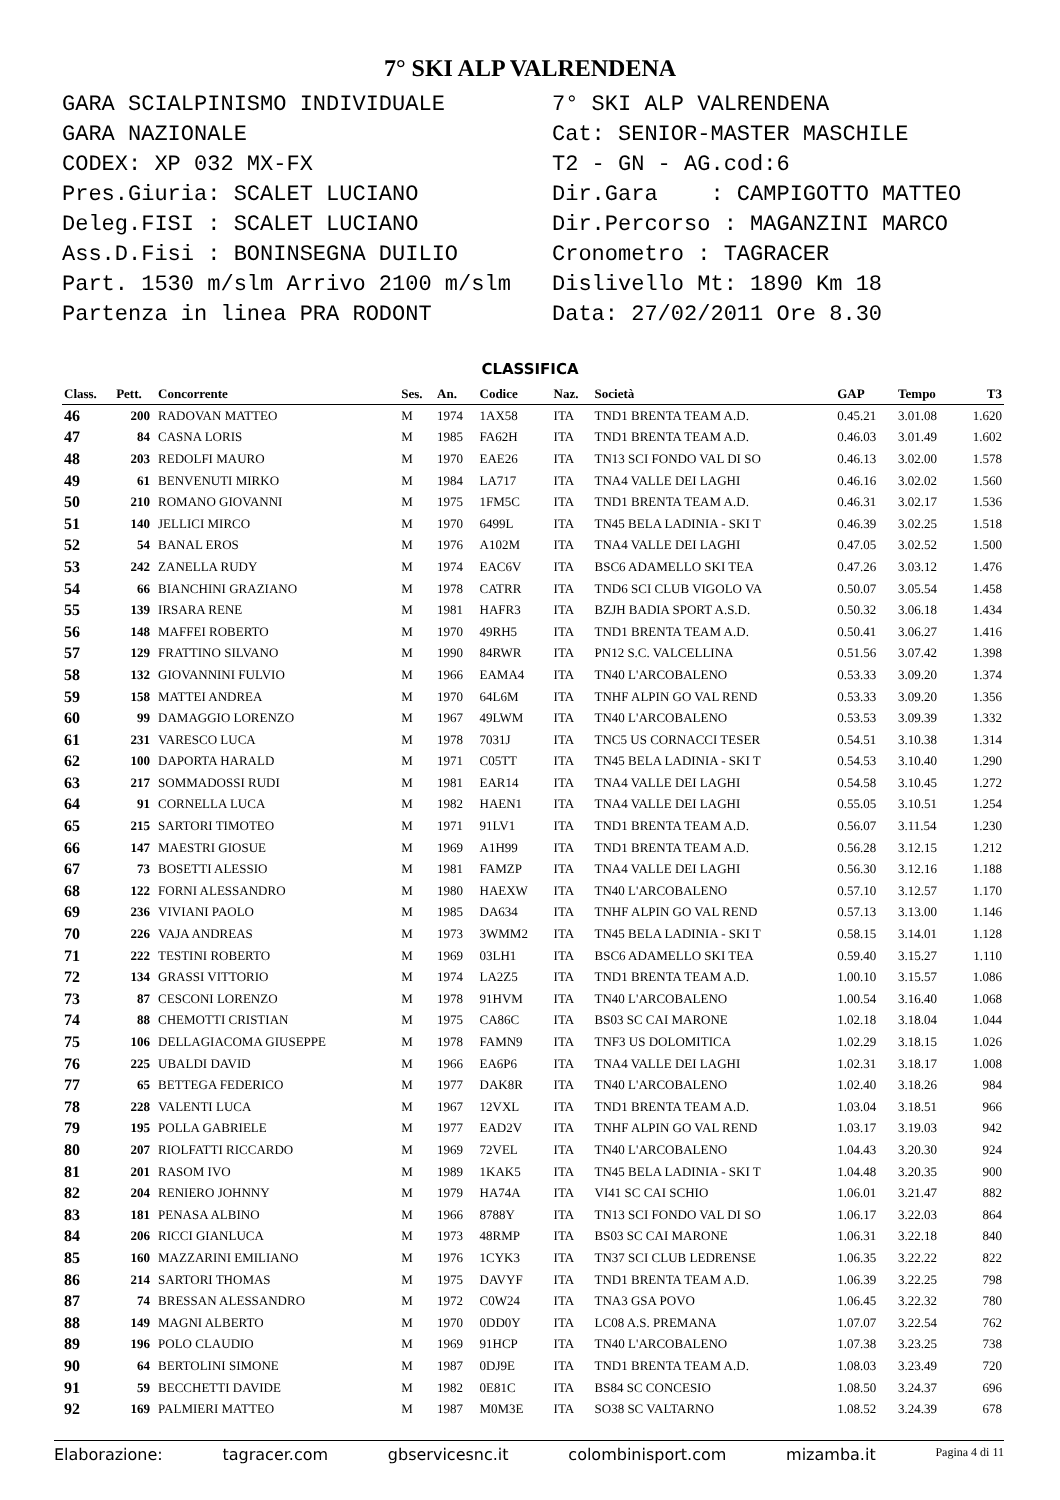7° SKI ALP VALRENDENA
GARA SCIALPINISMO INDIVIDUALE
GARA NAZIONALE
CODEX: XP 032 MX-FX
Pres.Giuria: SCALET LUCIANO
Deleg.FISI : SCALET LUCIANO
Ass.D.Fisi : BONINSEGNA DUILIO
Part. 1530 m/slm Arrivo 2100 m/slm
Partenza in linea PRA RODONT
7° SKI ALP VALRENDENA
Cat: SENIOR-MASTER MASCHILE
T2 - GN - AG.cod:6
Dir.Gara : CAMPIGOTTO MATTEO
Dir.Percorso : MAGANZINI MARCO
Cronometro : TAGRACER
Dislivello Mt: 1890 Km 18
Data: 27/02/2011 Ore 8.30
CLASSIFICA
| Class. | Pett. | Concorrente | Ses. | An. | Codice | Naz. | Società | GAP | Tempo | T3 |
| --- | --- | --- | --- | --- | --- | --- | --- | --- | --- | --- |
| 46 | 200 | RADOVAN MATTEO | M | 1974 | 1AX58 | ITA | TND1 BRENTA TEAM A.D. | 0.45.21 | 3.01.08 | 1.620 |
| 47 | 84 | CASNA LORIS | M | 1985 | FA62H | ITA | TND1 BRENTA TEAM A.D. | 0.46.03 | 3.01.49 | 1.602 |
| 48 | 203 | REDOLFI MAURO | M | 1970 | EAE26 | ITA | TN13 SCI FONDO VAL DI SO | 0.46.13 | 3.02.00 | 1.578 |
| 49 | 61 | BENVENUTI MIRKO | M | 1984 | LA717 | ITA | TNA4 VALLE DEI LAGHI | 0.46.16 | 3.02.02 | 1.560 |
| 50 | 210 | ROMANO GIOVANNI | M | 1975 | 1FM5C | ITA | TND1 BRENTA TEAM A.D. | 0.46.31 | 3.02.17 | 1.536 |
| 51 | 140 | JELLICI MIRCO | M | 1970 | 6499L | ITA | TN45 BELA LADINIA - SKI T | 0.46.39 | 3.02.25 | 1.518 |
| 52 | 54 | BANAL EROS | M | 1976 | A102M | ITA | TNA4 VALLE DEI LAGHI | 0.47.05 | 3.02.52 | 1.500 |
| 53 | 242 | ZANELLA RUDY | M | 1974 | EAC6V | ITA | BSC6 ADAMELLO SKI TEA | 0.47.26 | 3.03.12 | 1.476 |
| 54 | 66 | BIANCHINI GRAZIANO | M | 1978 | CATRR | ITA | TND6 SCI CLUB VIGOLO VA | 0.50.07 | 3.05.54 | 1.458 |
| 55 | 139 | IRSARA RENE | M | 1981 | HAFR3 | ITA | BZJH BADIA SPORT A.S.D. | 0.50.32 | 3.06.18 | 1.434 |
| 56 | 148 | MAFFEI ROBERTO | M | 1970 | 49RH5 | ITA | TND1 BRENTA TEAM A.D. | 0.50.41 | 3.06.27 | 1.416 |
| 57 | 129 | FRATTINO SILVANO | M | 1990 | 84RWR | ITA | PN12 S.C. VALCELLINA | 0.51.56 | 3.07.42 | 1.398 |
| 58 | 132 | GIOVANNINI FULVIO | M | 1966 | EAMA4 | ITA | TN40 L'ARCOBALENO | 0.53.33 | 3.09.20 | 1.374 |
| 59 | 158 | MATTEI ANDREA | M | 1970 | 64L6M | ITA | TNHF ALPIN GO VAL REND | 0.53.33 | 3.09.20 | 1.356 |
| 60 | 99 | DAMAGGIO LORENZO | M | 1967 | 49LWM | ITA | TN40 L'ARCOBALENO | 0.53.53 | 3.09.39 | 1.332 |
| 61 | 231 | VARESCO LUCA | M | 1978 | 7031J | ITA | TNC5 US CORNACCI TESER | 0.54.51 | 3.10.38 | 1.314 |
| 62 | 100 | DAPORTA HARALD | M | 1971 | C05TT | ITA | TN45 BELA LADINIA - SKI T | 0.54.53 | 3.10.40 | 1.290 |
| 63 | 217 | SOMMADOSSI RUDI | M | 1981 | EAR14 | ITA | TNA4 VALLE DEI LAGHI | 0.54.58 | 3.10.45 | 1.272 |
| 64 | 91 | CORNELLA LUCA | M | 1982 | HAEN1 | ITA | TNA4 VALLE DEI LAGHI | 0.55.05 | 3.10.51 | 1.254 |
| 65 | 215 | SARTORI TIMOTEO | M | 1971 | 91LV1 | ITA | TND1 BRENTA TEAM A.D. | 0.56.07 | 3.11.54 | 1.230 |
| 66 | 147 | MAESTRI GIOSUE | M | 1969 | A1H99 | ITA | TND1 BRENTA TEAM A.D. | 0.56.28 | 3.12.15 | 1.212 |
| 67 | 73 | BOSETTI ALESSIO | M | 1981 | FAMZP | ITA | TNA4 VALLE DEI LAGHI | 0.56.30 | 3.12.16 | 1.188 |
| 68 | 122 | FORNI ALESSANDRO | M | 1980 | HAEXW | ITA | TN40 L'ARCOBALENO | 0.57.10 | 3.12.57 | 1.170 |
| 69 | 236 | VIVIANI PAOLO | M | 1985 | DA634 | ITA | TNHF ALPIN GO VAL REND | 0.57.13 | 3.13.00 | 1.146 |
| 70 | 226 | VAJA ANDREAS | M | 1973 | 3WMM2 | ITA | TN45 BELA LADINIA - SKI T | 0.58.15 | 3.14.01 | 1.128 |
| 71 | 222 | TESTINI ROBERTO | M | 1969 | 03LH1 | ITA | BSC6 ADAMELLO SKI TEA | 0.59.40 | 3.15.27 | 1.110 |
| 72 | 134 | GRASSI VITTORIO | M | 1974 | LA2Z5 | ITA | TND1 BRENTA TEAM A.D. | 1.00.10 | 3.15.57 | 1.086 |
| 73 | 87 | CESCONI LORENZO | M | 1978 | 91HVM | ITA | TN40 L'ARCOBALENO | 1.00.54 | 3.16.40 | 1.068 |
| 74 | 88 | CHEMOTTI CRISTIAN | M | 1975 | CA86C | ITA | BS03 SC CAI MARONE | 1.02.18 | 3.18.04 | 1.044 |
| 75 | 106 | DELLAGIACOMA GIUSEPPE | M | 1978 | FAMN9 | ITA | TNF3 US DOLOMITICA | 1.02.29 | 3.18.15 | 1.026 |
| 76 | 225 | UBALDI DAVID | M | 1966 | EA6P6 | ITA | TNA4 VALLE DEI LAGHI | 1.02.31 | 3.18.17 | 1.008 |
| 77 | 65 | BETTEGA FEDERICO | M | 1977 | DAK8R | ITA | TN40 L'ARCOBALENO | 1.02.40 | 3.18.26 | 984 |
| 78 | 228 | VALENTI LUCA | M | 1967 | 12VXL | ITA | TND1 BRENTA TEAM A.D. | 1.03.04 | 3.18.51 | 966 |
| 79 | 195 | POLLA GABRIELE | M | 1977 | EAD2V | ITA | TNHF ALPIN GO VAL REND | 1.03.17 | 3.19.03 | 942 |
| 80 | 207 | RIOLFATTI RICCARDO | M | 1969 | 72VEL | ITA | TN40 L'ARCOBALENO | 1.04.43 | 3.20.30 | 924 |
| 81 | 201 | RASOM IVO | M | 1989 | 1KAK5 | ITA | TN45 BELA LADINIA - SKI T | 1.04.48 | 3.20.35 | 900 |
| 82 | 204 | RENIERO JOHNNY | M | 1979 | HA74A | ITA | VI41 SC CAI SCHIO | 1.06.01 | 3.21.47 | 882 |
| 83 | 181 | PENASA ALBINO | M | 1966 | 8788Y | ITA | TN13 SCI FONDO VAL DI SO | 1.06.17 | 3.22.03 | 864 |
| 84 | 206 | RICCI GIANLUCA | M | 1973 | 48RMP | ITA | BS03 SC CAI MARONE | 1.06.31 | 3.22.18 | 840 |
| 85 | 160 | MAZZARINI EMILIANO | M | 1976 | 1CYK3 | ITA | TN37 SCI CLUB LEDRENSE | 1.06.35 | 3.22.22 | 822 |
| 86 | 214 | SARTORI THOMAS | M | 1975 | DAVYF | ITA | TND1 BRENTA TEAM A.D. | 1.06.39 | 3.22.25 | 798 |
| 87 | 74 | BRESSAN ALESSANDRO | M | 1972 | C0W24 | ITA | TNA3 GSA POVO | 1.06.45 | 3.22.32 | 780 |
| 88 | 149 | MAGNI ALBERTO | M | 1970 | 0DD0Y | ITA | LC08 A.S. PREMANA | 1.07.07 | 3.22.54 | 762 |
| 89 | 196 | POLO CLAUDIO | M | 1969 | 91HCP | ITA | TN40 L'ARCOBALENO | 1.07.38 | 3.23.25 | 738 |
| 90 | 64 | BERTOLINI SIMONE | M | 1987 | 0DJ9E | ITA | TND1 BRENTA TEAM A.D. | 1.08.03 | 3.23.49 | 720 |
| 91 | 59 | BECCHETTI DAVIDE | M | 1982 | 0E81C | ITA | BS84 SC CONCESIO | 1.08.50 | 3.24.37 | 696 |
| 92 | 169 | PALMIERI MATTEO | M | 1987 | M0M3E | ITA | SO38 SC VALTARNO | 1.08.52 | 3.24.39 | 678 |
Elaborazione: tagracer.com gbservicesnc.it colombinisport.com mizamba.it Pagina 4 di 11